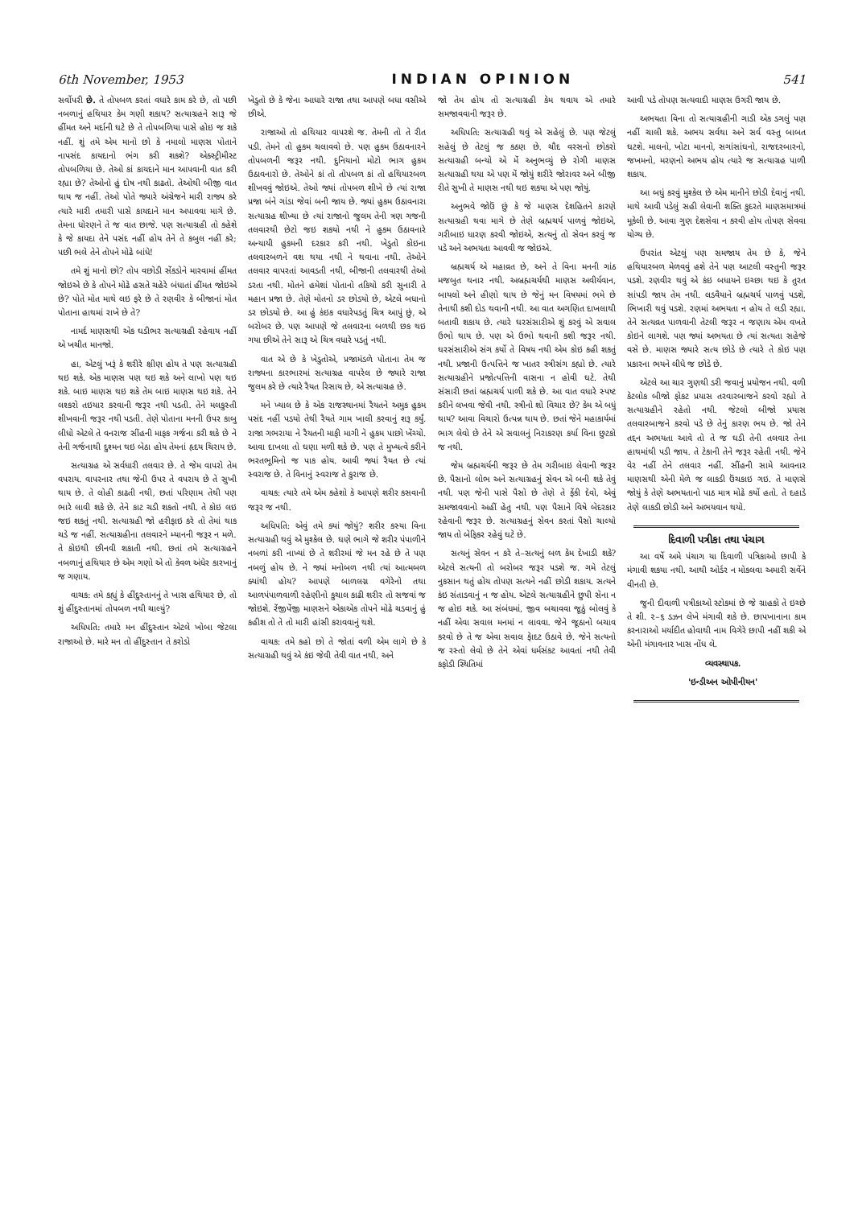6th November, 1953 INDIAN OPINION 541
સર્વોપરી છે. તે તોપબળ કરતાં વધારે કામ કરે છે, તો પછી નબળાનું હથિયાર કેમ ગણી શકાય? સત્યાગ્રહને સારૂ જે હીંમત અને મર્દાની ઘટે છે તે તોપબળિયા પાસે હોઇ જ શકે નહીં. શું તમે એમ માનો છો કે નમાલો માણસ પોતાને નાપસંદ કાયદાનો ભંગ કરી શકશે? એક્સ્ટ્રીમીસ્ટ તોપબળિયા છે. તેઓ કાં કાયદાને માન આપવાની વાત કરી રહ્યા છે? તેઓનો હું દોષ નથી કાઢતો. તેઓથી બીજી વાત થાય જ નહીં. તેઓ પોતે જ્યારે અંગ્રેજને મારી રાજ્ય કરે ત્યારે મારી તમારી પાસે કાયદાને માન અપાવવા માગે છે. તેમના ધોરણને તે જ વાત છાજે. પણ સત્યાગ્રહી તો કહેશે કે જે કાયદા તેને પસંદ નહીં હોય તેને તે કબુલ નહીં કરે; પછી ભલે તેને તોપને મોઢે બાંધે!
તમે શું માનો છો? તોપ વછોડી સેંકડોને મારવામાં હીંમત જોઇએ છે કે તોપને મોઢે હસતે ચહેરે બંધાતાં હીંમત જોઇએ છે? પોતે મોત માથે લઇ ફરે છે તે રણવીર કે બીજાનાં મોત પોતાના હાથમાં રાખે છે તે?
નામર્દ માણસથી એક ઘડીભર સત્યાગ્રહી રહેવાય નહીં એ ખચીત માનજો.
હા, એટલું ખરૂં કે શરીરે ક્ષીણ હોય તે પણ સત્યાગ્રહી થઇ શકે. એક માણસ પણ થઇ શકે અને લાખો પણ થઇ શકે. બાઇ માણસ થઇ શકે તેમ બાઇ માણસ થઇ શકે. તેને લશ્કરો તઇયાર કરવાની જરૂર નથી પડતી. તેને મલકુસ્તી શીખવાની જરૂર નથી પડતી. તેણે પોતાના મનની ઉપર કાબુ લીધો એટલે તે વનરાજ સીંહની માફક ગર્જના કરી શકે છે ને તેની ગર્જનાથી દુશ્મન થઇ બેઠા હોય તેમનાં હૃદય ચિરાય છે.
સત્યાગ્રહ એ સર્વધારી તલવાર છે. તે જેમ વાપરો તેમ વપરાય. વાપરનાર તથા જેની ઉપર તે વપરાય છે તે સુખી થાય છે. તે લોહી કાઢતી નથી, છતાં પરિણામ તેથી પણ ભારે લાવી શકે છે. તેને કાટ ચડી શકતો નથી. તે કોઇ લઇ જઇ શકતું નથી. સત્યાગ્રહી જો હરીફાઇ કરે તો તેમાં થાક ચડે જ નહીં. સત્યાગ્રહીના તલવારને મ્યાનની જરૂર ન મળે. તે કોઇથી છીનવી શકાતી નથી. છતાં તમે સત્યાગ્રહને નબળાનું હથિયાર છે એમ ગણો એ તો કેવળ અંધેર કારખાનું જ ગણાય.
વાચક: તમે કહ્યું કે હીંદુસ્તાનનું તે ખાસ હથિયાર છે, તો શું હીંદુસ્તાનમાં તોપબળ નથી ચાલ્યું?
અધિપતિ: તમારે મન હીંદુસ્તાન એટલે ખોબા જેટલા રાજાઓ છે. મારે મન તો હીંદુસ્તાન તે કરોડો
ખેડુતો છે કે જેના આધારે રાજા તથા આપણે બધા વસીએ છીએ.
રાજાઓ તો હથિયાર વાપરશે જ. તેમની તો તે રીત પડી. તેમને તો હુકમ ચલાવવો છે. પણ હુકમ ઉઠાવનારને તોપબળની જરૂર નથી. દુનિયાનો મોટો ભાગ હુકમ ઉઠાવનારો છે. તેઓને કાં તો તોપબળ કાં તો હથિયારબળ શીખવવું જોઇએ. તેઓ જ્યાં તોપબળ શીખે છે ત્યાં રાજા પ્રજા બંને ગાંડા જેવાં બની જાય છે. જ્યાં હુકમ ઉઠાવનારા સત્યાગ્રહ શીખ્યા છે ત્યાં રાજાનો જુલમ તેની ત્રણ ગજની તલવારથી છેટો જઇ શકયો નથી ને હુકમ ઉઠાવનારે અન્યાયી હુકમની દરકાર કરી નથી. ખેડુતો કોઇના તલવારબળને વશ થયા નથી ને થવાના નથી. તેઓને તલવાર વાપરતાં આવડતી નથી, બીજાની તલવારથી તેઓ ડરતા નથી. મોતને હમેશાં પોતાનો તકિયો કરી સુનારી તે મહાન પ્રજા છે. તેણે મોતનો ડર છોડયો છે, એટલે બધાનો ડર છોડયો છે. આ હું કંઇક વધારેપડતું ચિત્ર આપું છું, એ બરોબર છે. પણ આપણે જે તલવારના બળથી છક થઇ ગયા છીએ તેને સારૂ એ ચિત્ર વધારે પડતું નથી.
વાત એ છે કે ખેડુતોએ, પ્રજામંડળે પોતાના તેમ જ રાજ્યના કારભારમાં સત્યાગ્રહ વાપરેલ છે જ્યારે રાજા જુલમ કરે છે ત્યારે રૈયત રિસાય છે, એ સત્યાગ્રહ છે.
મને ખ્યાલ છે કે એક રાજસ્થાનમાં રૈયતને અમુક હુકમ પસંદ નહીં પડયો તેથી રૈયતે ગામ ખાલી કરવાનું શરૂ કર્યું. રાજા ગભરાયા ને રૈયતની માફી માગી ને હુકમ પાછો ખેંચ્યો. આવા દાખલા તો ઘણા મળી શકે છે. પણ તે મુખ્યત્વે કરીને ભરતભૂમિનો જ પાક હોય. આવી જ્યાં રૈયત છે ત્યાં સ્વરાજ છે. તે વિનાનું સ્વરાજ તે કુરાજ છે.
વાચક: ત્યારે તમે એમ કહેશો કે આપણે શરીર કસવાની જરૂર જ નથી.
અધિપતિ: એવું તમે ક્યાં જોયું? શરીર કસ્યા વિના સત્યાગ્રહી થવું એ મુશ્કેલ છે. ઘણે ભાગે જે શરીર પંપાળીને નબળાં કરી નાખ્યાં છે તે શરીરમાં જે મન રહે છે તે પણ નબળું હોય છે. ને જ્યાં મનોબળ નથી ત્યાં આત્મબળ ક્યાંથી હોય? આપણે બાળલગ્ન વગેરેનો તથા આળપંપાળવાળી રહેણીનો કુચાલ કાઢી શરીર તો સજવાં જ જોઇશે. રેંજીપેંજી માણસને એકાએક તોપને મોઢે ચડવાનું હું કહીશ તો તે તો મારી હાંસી કરાવવાનું થશે.
વાચક: તમે કહો છો તે જોતાં વળી એમ લાગે છે કે સત્યાગ્રહી થવું એ કંઇ જેવી તેવી વાત નથી, અને
જો તેમ હોય તો સત્યાગ્રહી કેમ થવાય એ તમારે સમજાવવાની જરૂર છે.
અધિપતિ: સત્યાગ્રહી થવું એ સહેલું છે. પણ જેટલું સહેલું છે તેટલું જ કઠણ છે. ચૌદ વરસનો છોકરો સત્યાગ્રહી બન્યો એ મેં અનુભવ્યું છે રોગી માણસ સત્યાગ્રહી થયા એ પણ મેં જોયું શરીરે જોરાવર અને બીજી રીતે સુખી તે માણસ નથી થઇ શકયા એ પણ જોયું.
અનુભવે જોઉં છું કે જે માણસ દેશહિતને કારણે સત્યાગ્રહી થવા માગે છે તેણે બ્રહ્મચર્ય પાળવું જોઇએ, ગરીબાઇ ધારણ કરવી જોઇએ, સત્યનું તો સેવન કરવું જ પડે અને અભયતા આવવી જ જોઇએ.
બ્રહ્મચર્ય એ મહાવ્રત છે, અને તે વિના મનની ગાંઠ મજબુત થનાર નથી. અબ્રહ્મચર્યથી માણસ અવીર્યવાન, બાયલો અને હીણો થાય છે જેનું મન વિષયમાં ભમે છે તેનાથી કશી દોડ થવાની નથી. આ વાત અગણિત દાખલાથી બતાવી શકાય છે. ત્યારે ઘરસંસારીએ શું કરવું એ સવાલ ઉભો થાય છે. પણ એ ઉભો થવાની કશી જરૂર નથી. ઘરસંસારીએ સંગ કર્યો તે વિષય નથી એમ કોઇ કહી શકતું નથી. પ્રજાની ઉત્પત્તિને જ ખાતર સ્ત્રીસંગ કહ્યો છે. ત્યારે સત્યાગ્રહીને પ્રજોત્પત્તિની વાસના ન હોવી ઘટે. તેથી સંસારી છતાં બ્રહ્મચર્ય પાળી શકે છે. આ વાત વધારે સ્પષ્ટ કરીને લખવા જેવી નથી. સ્ત્રીનો શો વિચાર છે? કેમ એ બધું થાય? આવા વિચારો ઉત્પન્ન થાય છે. છતાં જેને મહાકાર્યમાં ભાગ લેવો છે તેને એ સવાલનું નિરાકરણ કર્યા વિના છુટકો જ નથી.
જેમ બ્રહ્મચર્યની જરૂર છે તેમ ગરીબાઇ લેવાની જરૂર છે. પૈસાનો લોભ અને સત્યાગ્રહનું સેવન એ બની શકે તેવું નથી. પણ જેની પાસે પૈસો છે તેણે તે ફેંકી દેવો, એવું સમજાવવાનો અહીં હેતુ નથી. પણ પૈસાને વિષે બેદરકાર રહેવાની જરૂર છે. સત્યાગ્રહનું સેવન કરતાં પૈસો ચાલ્યો જાય તો બેફિકર રહેવું ઘટે છે.
સત્યનું સેવન ન કરે તે–સત્યનું બળ કેમ દેખાડી શકે? એટલે સત્યની તો બરોબર જરૂર પડશે જ. ગમે તેટલું નુકસાન થતું હોય તોપણ સત્યને નહીં છોડી શકાય. સત્યને કંઇ સંતાડવાનું ન જ હોય. એટલે સત્યાગ્રહીને છુપી સેના ન જ હોઇ શકે. આ સંબંધમાં, જીવ બચાવવા જૂઠું બોલવું કે નહીં એવા સવાલ મનમાં ન લાવવા. જેને જૂઠાનો બચાવ કરવો છે તે જ એવા સવાલ ફેાદટ ઉઠાવે છે. જેને સત્યનો જ રસ્તો લેવો છે તેને એવાં ધર્મસંકટ આવતાં નથી તેવી કફોડી સ્થિતિમાં
આવી પડે તોપણ સત્યવાદી માણસ ઉગરી જાય છે.
અભયતા વિના તો સત્યાગ્રહીની ગાડી એક ડગલું પણ નહીં ચાલી શકે. અભય સર્વથા અને સર્વ વસ્તુ બાબત ઘટશે. માલનો, ખોટા માનનો, સગાંસાંઘનો, રાજદરબારનો, જખમનો, મરણનો અભય હોય ત્યારે જ સત્યાગ્રહ પાળી શકાય.
આ બધું કરવું મુશ્કેલ છે એમ માનીને છોડી દેવાનું નથી. માથે આવી પડેલું સહી લેવાની શક્તિ કુદરતે માણસમાત્રમાં મૂકેલી છે. આવા ગુણ દેશસેવા ન કરવી હોય તોપણ સેવવા યોગ્ય છે.
ઉપરાંત એટલું પણ સમજાય તેમ છે કે, જેને હથિયારબળ મેળવવું હશે તેને પણ આટલી વસ્તુની જરૂર પડશે. રણવીર થવું એ કંઇ બધાયને ઇચ્છા થઇ કે તુરત સાંપડી જાય તેમ નથી. લડવૈયાને બ્રહ્મચર્ય પાળવું પડશે, ભિખારી થવું પડશે. રણમાં અભયતા ન હોય તે લડી રહ્યા. તેને સત્યવ્રત પાળવાની તેટલી જરૂર ન જણાય એમ વખતે કોઇને લાગશે. પણ જ્યાં અભયતા છે ત્યાં સત્યતા સહેજે વસે છે. માણસ જ્યારે સત્ય છોડે છે ત્યારે તે કોઇ પણ પ્રકારના ભયને લીધે જ છોડે છે.
એટલે આ ચાર ગુણથી ડરી જવાનું પ્રયોજન નથી. વળી કેટલોક બીજો ફોકટ પ્રયાસ તરવારબાજને કરવો રહ્યો તે સત્યાગ્રહીને રહેતો નથી. જેટલો બીજો પ્રયાસ તલવારબાજને કરવો પડે છે તેનું કારણ ભય છે. જો તેને તદ્દન અભયતા આવે તો તે જ ઘડી તેની તલવાર તેના હાથમાંથી પડી જાય. તે ટેકાની તેને જરૂર રહેતી નથી. જેને વેર નહીં તેને તલવાર નહીં. સીંહની સામે આવનાર માણસથી એની મેળે જ લાકડી ઉંચકાઇ ગઇ. તે માણસે જોયું કે તેણે અભયતાનો પાઠ માત્ર મોઢે કર્યો હતો. તે દહાડે તેણે લાકડી છોડી અને અભયવાન થયો.
દિવાળી પત્રીકા તથા પંચાગ
આ વર્ષે અમે પંચાગ યા દિવાળી પત્રિકાઓ છાપી કે મંગાવી શકયા નથી. આથી ઓર્ડર ન મોકલવા અમારી સર્વેને વીનતી છે.
જુની દીવાળી પત્રીકાઓ સ્ટોકમાં છે જે ગ્રાહકો તે ઇચ્છે તે શી. ૨–૬ ડઝન લેખે મંગાવી શકે છે. છાપખાનાના કામ કરનારાઓ મર્યાદીત હોવાથી નામ વિગેરે છાપી નહીં શકી એ એની મંગાવનાર ખાસ નોંધ લે.
વ્યવસ્થાપક.
'ઇન્ડીઅન ઓપીનીયન'